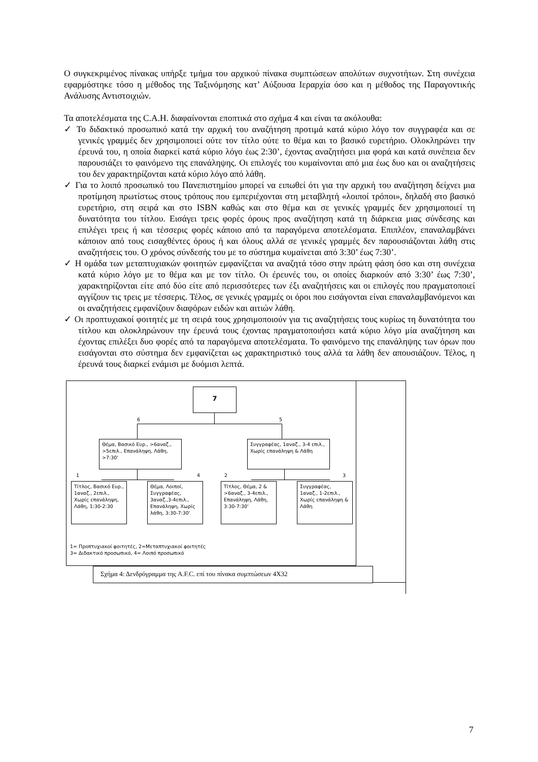Ο συγκεκριμένος πίνακας υπήρξε τμήμα του αρχικού πίνακα συμπτώσεων απολύτων συχνοτήτων. Στη συνέχεια εφαρμόστηκε τόσο η μέθοδος της Ταξινόμησης κατ’ Αύξουσα Ιεραρχία όσο και η μέθοδος της Παραγοντικής Ανάλυσης Αντιστοιχιών.
Τα αποτελέσματα της C.A.H. διαφαίνονται εποπτικά στο σχήμα 4 και είναι τα ακόλουθα:
✓ Το διδακτικό προσωπικό κατά την αρχική του αναζήτηση προτιμά κατά κύριο λόγο τον συγγραφέα και σε γενικές γραμμές δεν χρησιμοποιεί ούτε τον τίτλο ούτε το θέμα και το βασικό ευρετήριο. Ολοκληρώνει την έρευνά του, η οποία διαρκεί κατά κύριο λόγο έως 2:30’, έχοντας αναζητήσει μια φορά και κατά συνέπεια δεν παρουσιάζει το φαινόμενο της επανάληψης. Οι επιλογές του κυμαίνονται από μια έως δυο και οι αναζητήσεις του δεν χαρακτηρίζονται κατά κύριο λόγο από λάθη.
✓ Για το λοιπό προσωπικό του Πανεπιστημίου μπορεί να ειπωθεί ότι για την αρχική του αναζήτηση δείχνει μια προτίμηση πρωτίστως στους τρόπους που εμπεριέχονται στη μεταβλητή «λοιποί τρόποι», δηλαδή στο βασικό ευρετήριο, στη σειρά και στο ISBN καθώς και στο θέμα και σε γενικές γραμμές δεν χρησιμοποιεί τη δυνατότητα του τίτλου. Εισάγει τρεις φορές όρους προς αναζήτηση κατά τη διάρκεια μιας σύνδεσης και επιλέγει τρεις ή και τέσσερις φορές κάποιο από τα παραγόμενα αποτελέσματα. Επιπλέον, επαναλαμβάνει κάποιον από τους εισαχθέντες όρους ή και όλους αλλά σε γενικές γραμμές δεν παρουσιάζονται λάθη στις αναζητήσεις του. Ο χρόνος σύνδεσής του με το σύστημα κυμαίνεται από 3:30’ έως 7:30’.
✓ Η ομάδα των μεταπτυχιακών φοιτητών εμφανίζεται να αναζητά τόσο στην πρώτη φάση όσο και στη συνέχεια κατά κύριο λόγο με το θέμα και με τον τίτλο. Οι έρευνές του, οι οποίες διαρκούν από 3:30’ έως 7:30’, χαρακτηρίζονται είτε από δύο είτε από περισσότερες των έξι αναζητήσεις και οι επιλογές που πραγματοποιεί αγγίζουν τις τρεις με τέσσερις. Τέλος, σε γενικές γραμμές οι όροι που εισάγονται είναι επαναλαμβανόμενοι και οι αναζητήσεις εμφανίζουν διαφόρων ειδών και αιτιών λάθη.
✓ Οι προπτυχιακοί φοιτητές με τη σειρά τους χρησιμοποιούν για τις αναζητήσεις τους κυρίως τη δυνατότητα του τίτλου και ολοκληρώνουν την έρευνά τους έχοντας πραγματοποιήσει κατά κύριο λόγο μία αναζήτηση και έχοντας επιλέξει δυο φορές από τα παραγόμενα αποτελέσματα. Το φαινόμενο της επανάληψης των όρων που εισάγονται στο σύστημα δεν εμφανίζεται ως χαρακτηριστικό τους αλλά τα λάθη δεν απουσιάζουν. Τέλος, η έρευνά τους διαρκεί ενάμισι με δυόμισι λεπτά.
7
6 5
Θέμα, Βασικό Ευρ., >6αναζ., >5επιλ., Επανάληψη, Λάθη, >7:30'
Συγγραφέας, 1αναζ., 3-4 επιλ., Χωρίς επανάληψη & Λάθη
1 4 2 3
Τίτλος, Βασικό Ευρ., 1αναζ., 2επιλ., Χωρίς επανάληψη, Λάθη, 1:30-2:30
Θέμα, Λοιποί, Συγγραφέας, 3αναζ.,3-4επιλ., Επανάληψη, Χωρίς λάθη, 3:30-7:30'
Τίτλος, Θέμα, 2 & >6αναζ., 3-4επιλ., Επανάληψη, Λάθη, 3:30-7:30'
Συγγραφέας, 1αναζ., 1-2επιλ., Χωρίς επανάληψη & Λάθη
1= Προπτυχιακοί φοιτητές, 2=Μεταπτυχιακοί φοιτητές
3= Διδακτικό προσωπικό, 4= Λοιπό προσωπικό
Σχήμα 4: Δενδρόγραμμα της A.F.C. επί του πίνακα συμπτώσεων 4Χ32
7